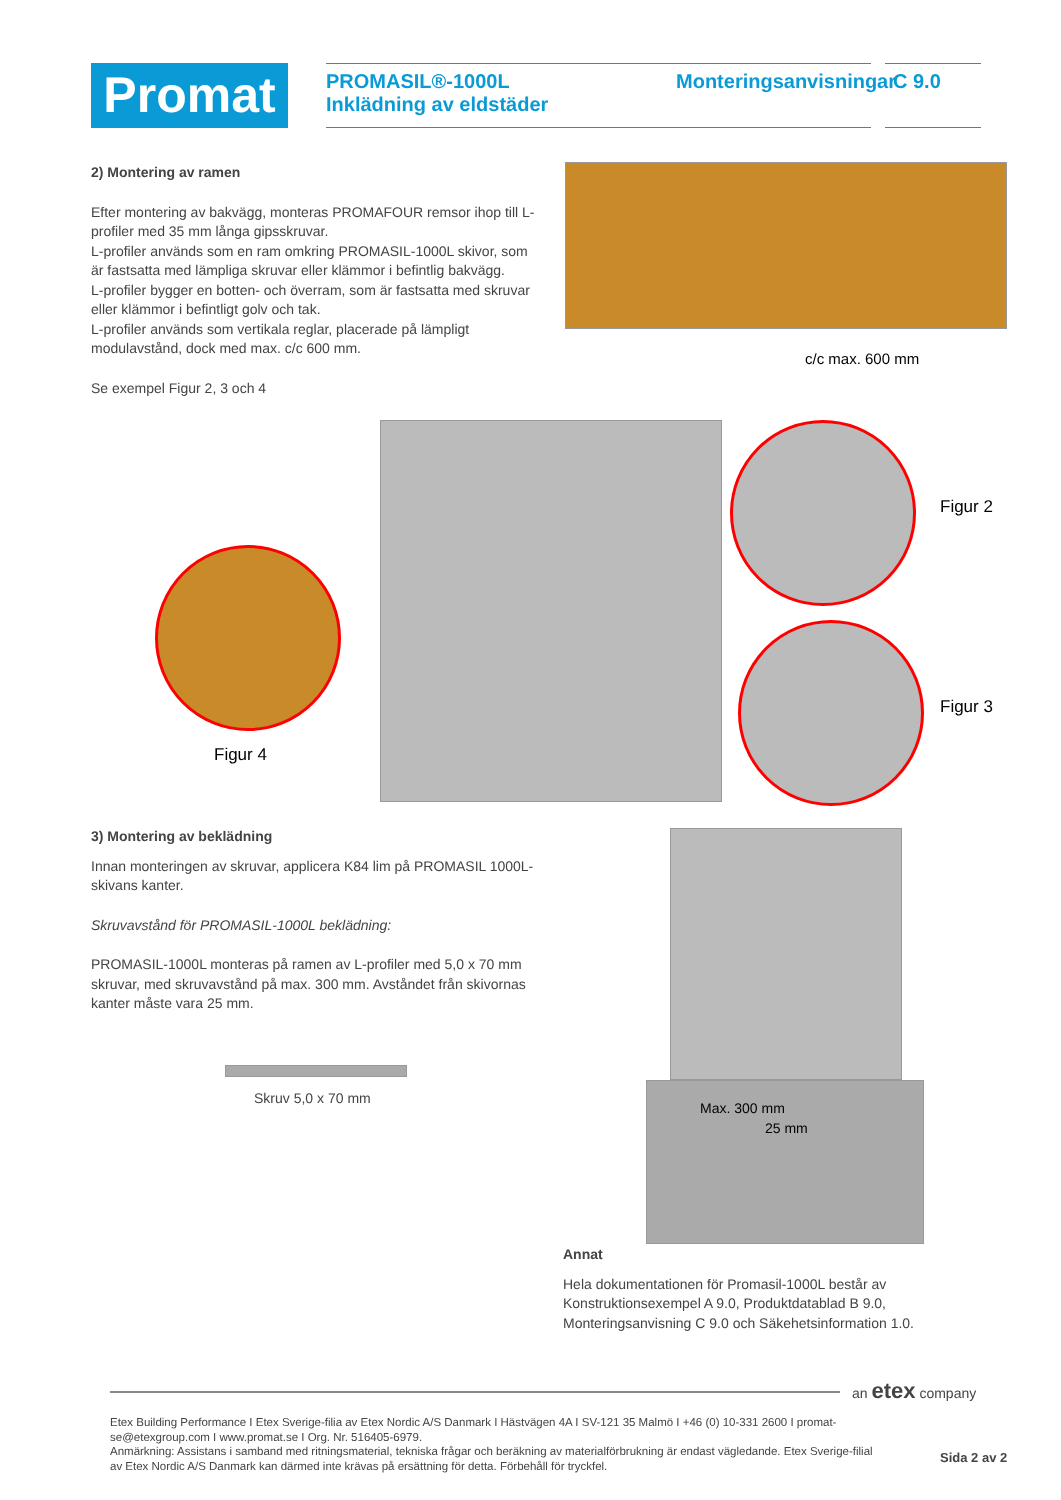Promat
PROMASIL®-1000L
Inklädning av eldstäder
Monteringsanvisningar
C 9.0
2) Montering av ramen
Efter montering av bakvägg, monteras PROMAFOUR remsor ihop till L-profiler med 35 mm långa gipsskruvar.
L-profiler används som en ram omkring PROMASIL-1000L skivor, som är fastsatta med lämpliga skruvar eller klämmor i befintlig bakvägg.
L-profiler bygger en botten- och överram, som är fastsatta med skruvar eller klämmor i befintligt golv och tak.
L-profiler används som vertikala reglar, placerade på lämpligt modulavstånd, dock med max. c/c 600 mm.
Se exempel Figur 2, 3 och 4
c/c max. 600 mm
Figur 2
Figur 3
Figur 4
3) Montering av beklädning
Innan monteringen av skruvar, applicera K84 lim på PROMASIL 1000L-skivans kanter.
Skruvavstånd för PROMASIL-1000L beklädning:
PROMASIL-1000L monteras på ramen av L-profiler med 5,0 x 70 mm skruvar, med skruvavstånd på max. 300 mm. Avståndet från skivornas kanter måste vara 25 mm.
Skruv 5,0 x 70 mm
Max. 300 mm
25 mm
Annat
Hela dokumentationen för Promasil-1000L består av Konstruktionsexempel A 9.0, Produktdatablad B 9.0, Monteringsanvisning C 9.0 och Säkehetsinformation 1.0.
an etex company
Etex Building Performance I Etex Sverige-filia av Etex Nordic A/S Danmark I Hästvägen 4A I SV-121 35 Malmö I +46 (0) 10-331 2600 I promat-se@etexgroup.com I www.promat.se I Org. Nr. 516405-6979.
Anmärkning: Assistans i samband med ritningsmaterial, tekniska frågar och beräkning av materialförbrukning är endast vägledande. Etex Sverige-filial av Etex Nordic A/S Danmark kan därmed inte krävas på ersättning för detta. Förbehåll för tryckfel.
Sida 2 av 2